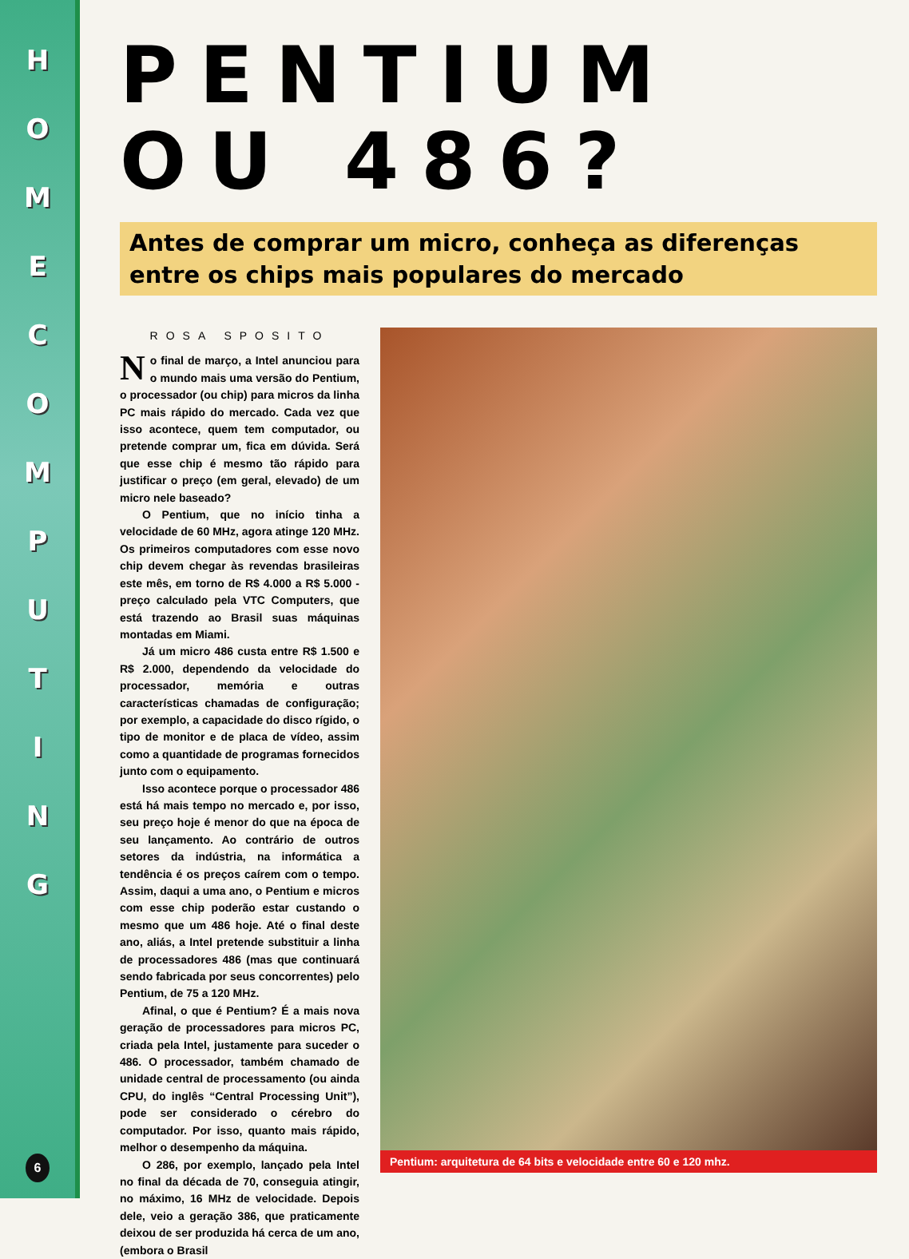HOMECOMPUTING
6
PENTIUM
OU 486?
Antes de comprar um micro, conheça as diferenças entre os chips mais populares do mercado
ROSA SPOSITO
No final de março, a Intel anunciou para o mundo mais uma versão do Pentium, o processador (ou chip) para micros da linha PC mais rápido do mercado. Cada vez que isso acontece, quem tem computador, ou pretende comprar um, fica em dúvida. Será que esse chip é mesmo tão rápido para justificar o preço (em geral, elevado) de um micro nele baseado?
O Pentium, que no início tinha a velocidade de 60 MHz, agora atinge 120 MHz. Os primeiros computadores com esse novo chip devem chegar às revendas brasileiras este mês, em torno de R$ 4.000 a R$ 5.000 - preço calculado pela VTC Computers, que está trazendo ao Brasil suas máquinas montadas em Miami.
Já um micro 486 custa entre R$ 1.500 e R$ 2.000, dependendo da velocidade do processador, memória e outras características chamadas de configuração; por exemplo, a capacidade do disco rígido, o tipo de monitor e de placa de vídeo, assim como a quantidade de programas fornecidos junto com o equipamento.
Isso acontece porque o processador 486 está há mais tempo no mercado e, por isso, seu preço hoje é menor do que na época de seu lançamento. Ao contrário de outros setores da indústria, na informática a tendência é os preços caírem com o tempo. Assim, daqui a uma ano, o Pentium e micros com esse chip poderão estar custando o mesmo que um 486 hoje. Até o final deste ano, aliás, a Intel pretende substituir a linha de processadores 486 (mas que continuará sendo fabricada por seus concorrentes) pelo Pentium, de 75 a 120 MHz.
Afinal, o que é Pentium? É a mais nova geração de processadores para micros PC, criada pela Intel, justamente para suceder o 486. O processador, também chamado de unidade central de processamento (ou ainda CPU, do inglês “Central Processing Unit”), pode ser considerado o cérebro do computador. Por isso, quanto mais rápido, melhor o desempenho da máquina.
O 286, por exemplo, lançado pela Intel no final da década de 70, conseguia atingir, no máximo, 16 MHz de velocidade. Depois dele, veio a geração 386, que praticamente deixou de ser produzida há cerca de um ano, (embora o Brasil
Pentium: arquitetura de 64 bits e velocidade entre 60 e 120 mhz.